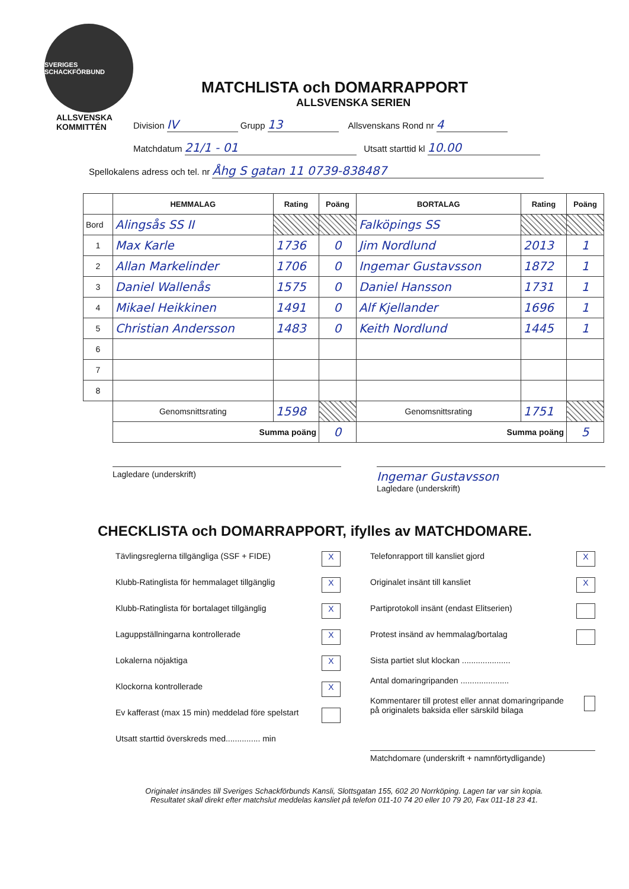SVERIGES SCHACKFÖRBUND
ALLSVENSKA
KOMMITTÉN
MATCHLISTA och DOMARRAPPORT
ALLSVENSKA SERIEN
Division IV Grupp 13 Allsvenskans Rond nr 4
Matchdatum 21/1 - 01 Utsatt starttid kl 10.00
Spellokalens adress och tel. nr Åhg S gatan 11 0739-838487
| | HEMMALAG | Rating | Poäng | BORTALAG | Rating | Poäng |
| Bord | Alingsås SS II | | | Falköpings SS | | |
| 1 | Max Karle | 1736 | 0 | Jim Nordlund | 2013 | 1 |
| 2 | Allan Markelinder | 1706 | 0 | Ingemar Gustavsson | 1872 | 1 |
| 3 | Daniel Wallenås | 1575 | 0 | Daniel Hansson | 1731 | 1 |
| 4 | Mikael Heikkinen | 1491 | 0 | Alf Kjellander | 1696 | 1 |
| 5 | Christian Andersson | 1483 | 0 | Keith Nordlund | 1445 | 1 |
| 6 | | | | | | |
| 7 | | | | | | |
| 8 | | | | | | |
| | Genomsnittsrating | 1598 | | Genomsnittsrating | 1751 | |
| | Summa poäng | | 0 | Summa poäng | | 5 |
Lagledare (underskrift)
Ingemar Gustavsson
Lagledare (underskrift)
CHECKLISTA och DOMARRAPPORT, ifylles av MATCHDOMARE.
Tävlingsreglerna tillgängliga (SSF + FIDE) X
Klubb-Ratinglista för hemmalaget tillgänglig X
Klubb-Ratinglista för bortalaget tillgänglig X
Laguppställningarna kontrollerade X
Lokalerna nöjaktiga X
Klockorna kontrollerade X
Ev kafferast (max 15 min) meddelad före spelstart
Utsatt starttid överskreds med............... min
Telefonrapport till kansliet gjord X
Originalet insänt till kansliet X
Partiprotokoll insänt (endast Elitserien)
Protest insänd av hemmalag/bortalag
Sista partiet slut klockan .....................
Antal domaringripanden .....................
Kommentarer till protest eller annat domaringripande på originalets baksida eller särskild bilaga
Matchdomare (underskrift + namnförtydligande)
Originalet insändes till Sveriges Schackförbunds Kansli, Slottsgatan 155, 602 20 Norrköping. Lagen tar var sin kopia.
Resultatet skall direkt efter matchslut meddelas kansliet på telefon 011-10 74 20 eller 10 79 20, Fax 011-18 23 41.